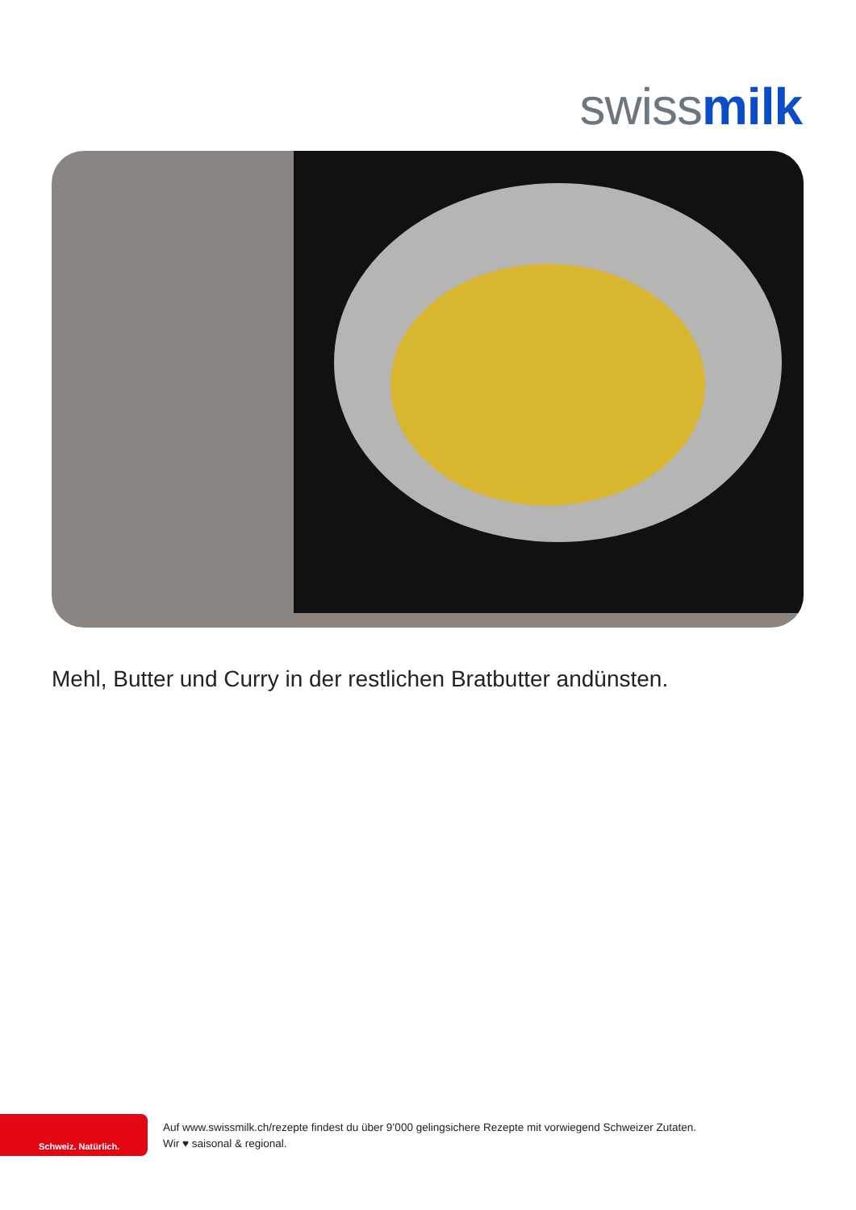swiss milk
Mehl, Butter und Curry in der restlichen Bratbutter andünsten.
Schweiz. Natürlich.
Auf www.swissmilk.ch/rezepte findest du über 9’000 gelingsichere Rezepte mit vorwiegend Schweizer Zutaten.
Wir ♥ saisonal & regional.